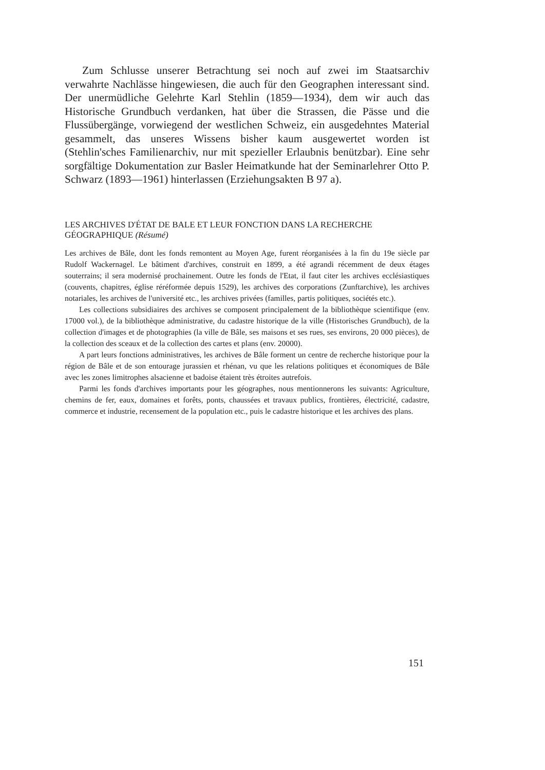Zum Schlusse unserer Betrachtung sei noch auf zwei im Staatsarchiv verwahrte Nachlässe hingewiesen, die auch für den Geographen interessant sind. Der unermüdliche Gelehrte Karl Stehlin (1859—1934), dem wir auch das Historische Grundbuch verdanken, hat über die Strassen, die Pässe und die Flussübergänge, vorwiegend der westlichen Schweiz, ein ausgedehntes Material gesammelt, das unseres Wissens bisher kaum ausgewertet worden ist (Stehlin'sches Familienarchiv, nur mit spezieller Erlaubnis benützbar). Eine sehr sorgfältige Dokumentation zur Basler Heimatkunde hat der Seminarlehrer Otto P. Schwarz (1893—1961) hinterlassen (Erziehungsakten B 97 a).
LES ARCHIVES D'ÉTAT DE BALE ET LEUR FONCTION DANS LA RECHERCHE GÉOGRAPHIQUE (Résumé)
Les archives de Bâle, dont les fonds remontent au Moyen Age, furent réorganisées à la fin du 19e siècle par Rudolf Wackernagel. Le bâtiment d'archives, construit en 1899, a été agrandi récemment de deux étages souterrains; il sera modernisé prochainement. Outre les fonds de l'Etat, il faut citer les archives ecclésiastiques (couvents, chapitres, église réréformée depuis 1529), les archives des corporations (Zunftarchive), les archives notariales, les archives de l'université etc., les archives privées (familles, partis politiques, sociétés etc.).
Les collections subsidiaires des archives se composent principalement de la bibliothèque scientifique (env. 17000 vol.), de la bibliothèque administrative, du cadastre historique de la ville (Historisches Grundbuch), de la collection d'images et de photographies (la ville de Bâle, ses maisons et ses rues, ses environs, 20 000 pièces), de la collection des sceaux et de la collection des cartes et plans (env. 20000).
A part leurs fonctions administratives, les archives de Bâle forment un centre de recherche historique pour la région de Bâle et de son entourage jurassien et rhénan, vu que les relations politiques et économiques de Bâle avec les zones limitrophes alsacienne et badoise étaient très étroites autrefois.
Parmi les fonds d'archives importants pour les géographes, nous mentionnerons les suivants: Agriculture, chemins de fer, eaux, domaines et forêts, ponts, chaussées et travaux publics, frontières, électricité, cadastre, commerce et industrie, recensement de la population etc., puis le cadastre historique et les archives des plans.
151